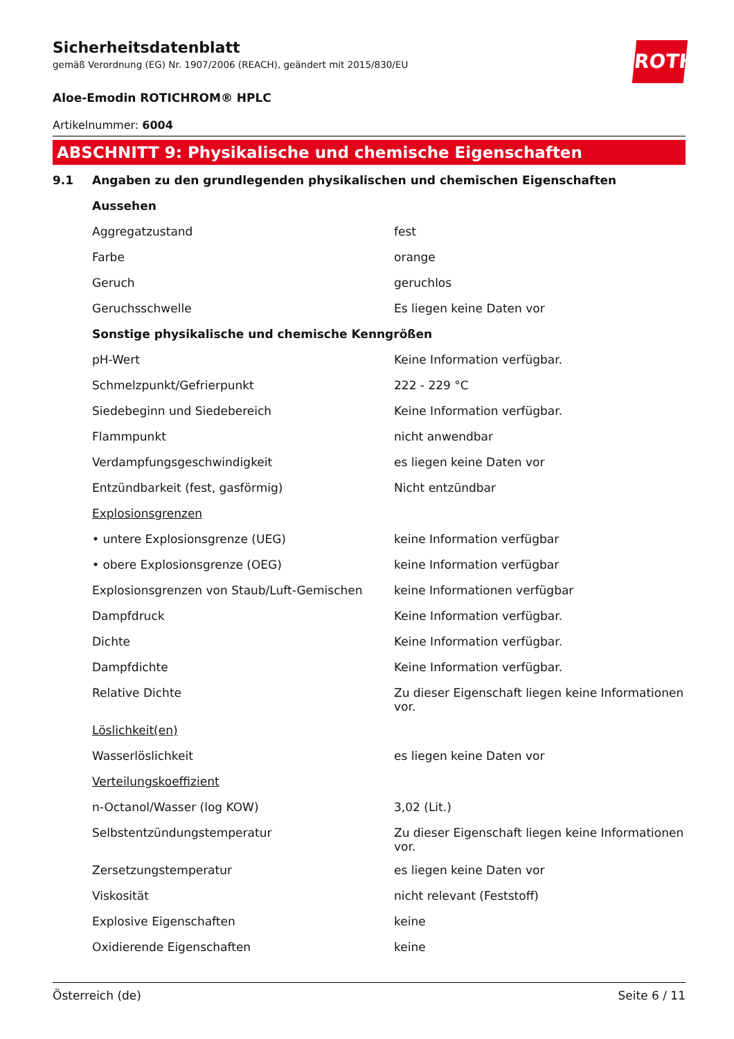ROTH
Sicherheitsdatenblatt
gemäß Verordnung (EG) Nr. 1907/2006 (REACH), geändert mit 2015/830/EU
Aloe-Emodin ROTICHROM® HPLC
Artikelnummer: 6004
ABSCHNITT 9: Physikalische und chemische Eigenschaften
| 9.1 | Angaben zu den grundlegenden physikalischen und chemischen Eigenschaften | |
| | Aussehen | |
| | Aggregatzustand | fest |
| | Farbe | orange |
| | Geruch | geruchlos |
| | Geruchsschwelle | Es liegen keine Daten vor |
| | Sonstige physikalische und chemische Kenngrößen | |
| | pH-Wert | Keine Information verfügbar. |
| | Schmelzpunkt/Gefrierpunkt | 222 - 229 °C |
| | Siedebeginn und Siedebereich | Keine Information verfügbar. |
| | Flammpunkt | nicht anwendbar |
| | Verdampfungsgeschwindigkeit | es liegen keine Daten vor |
| | Entzündbarkeit (fest, gasförmig) | Nicht entzündbar |
| | Explosionsgrenzen | |
| | • untere Explosionsgrenze (UEG) | keine Information verfügbar |
| | • obere Explosionsgrenze (OEG) | keine Information verfügbar |
| | Explosionsgrenzen von Staub/Luft-Gemischen | keine Informationen verfügbar |
| | Dampfdruck | Keine Information verfügbar. |
| | Dichte | Keine Information verfügbar. |
| | Dampfdichte | Keine Information verfügbar. |
| | Relative Dichte | Zu dieser Eigenschaft liegen keine Informationen vor. |
| | Löslichkeit(en) | |
| | Wasserlöslichkeit | es liegen keine Daten vor |
| | Verteilungskoeffizient | |
| | n-Octanol/Wasser (log KOW) | 3,02 (Lit.) |
| | Selbstentzündungstemperatur | Zu dieser Eigenschaft liegen keine Informationen vor. |
| | Zersetzungstemperatur | es liegen keine Daten vor |
| | Viskosität | nicht relevant (Feststoff) |
| | Explosive Eigenschaften | keine |
| | Oxidierende Eigenschaften | keine |
Österreich (de) Seite 6 / 11